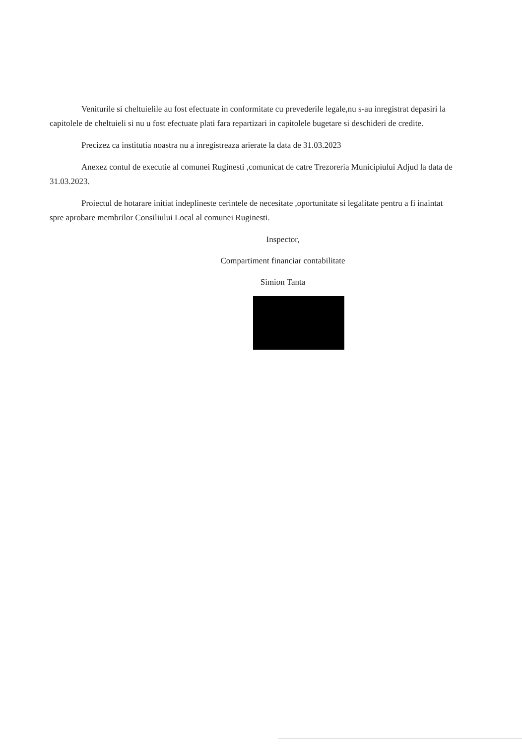Veniturile si cheltuielile au fost efectuate in conformitate cu prevederile legale,nu s-au inregistrat depasiri la capitolele de cheltuieli si nu u fost efectuate plati fara repartizari in capitolele bugetare si deschideri de credite.
Precizez ca institutia noastra nu a inregistreaza arierate la data de 31.03.2023
Anexez contul de executie al comunei Ruginesti ,comunicat de catre Trezoreria Municipiului Adjud la data de 31.03.2023.
Proiectul de hotarare initiat indeplineste cerintele de necesitate ,oportunitate si legalitate pentru a fi inaintat spre aprobare membrilor Consiliului Local al comunei Ruginesti.
Inspector,
Compartiment financiar contabilitate
Simion Tanta